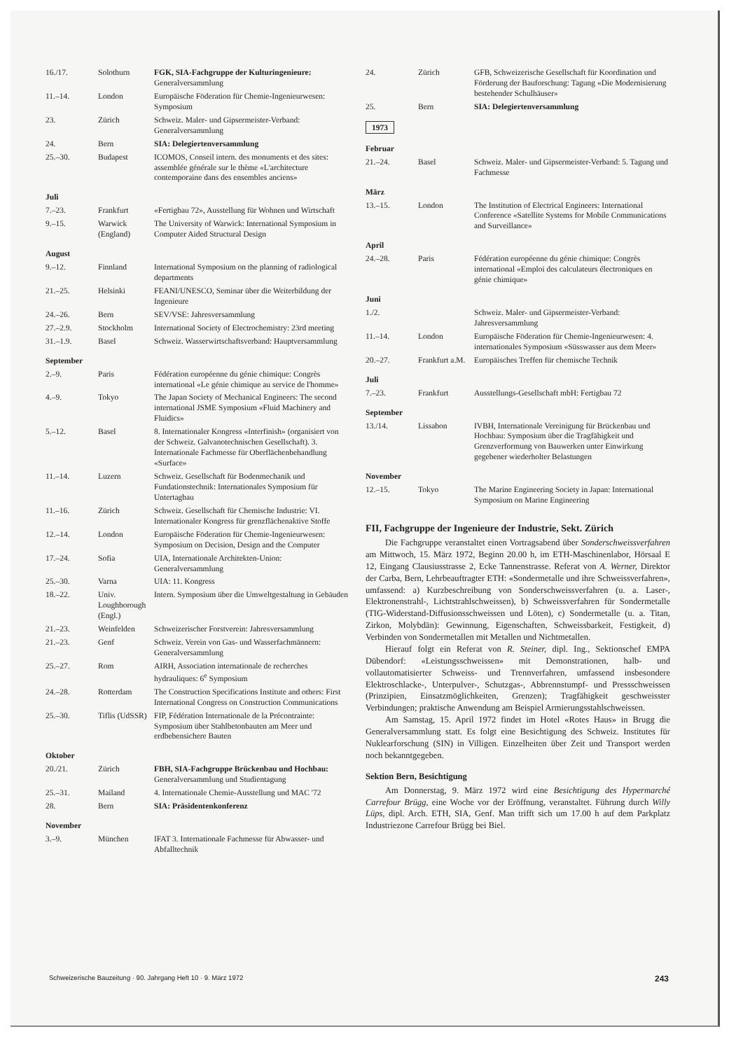| 16./17. | Solothurn | FGK, SIA-Fachgruppe der Kulturingenieure: Generalversammlung |
| 11.–14. | London | Europäische Föderation für Chemie-Ingenieurwesen: Symposium |
| 23. | Zürich | Schweiz. Maler- und Gipsermeister-Verband: Generalversammlung |
| 24. | Bern | SIA: Delegiertenversammlung |
| 25.–30. | Budapest | ICOMOS, Conseil intern. des monuments et des sites: assemblée générale sur le thème «L'architecture contemporaine dans des ensembles anciens» |
| Juli | | |
| 7.–23. | Frankfurt | «Fertigbau 72», Ausstellung für Wohnen und Wirtschaft |
| 9.–15. | Warwick (England) | The University of Warwick: International Symposium in Computer Aided Structural Design |
| August | | |
| 9.–12. | Finnland | International Symposium on the planning of radiological departments |
| 21.–25. | Helsinki | FEANI/UNESCO, Seminar über die Weiterbildung der Ingenieure |
| 24.–26. | Bern | SEV/VSE: Jahresversammlung |
| 27.–2.9. | Stockholm | International Society of Electrochemistry: 23rd meeting |
| 31.–1.9. | Basel | Schweiz. Wasserwirtschaftsverband: Hauptversammlung |
| September | | |
| 2.–9. | Paris | Fédération européenne du génie chimique: Congrès international «Le génie chimique au service de l'homme» |
| 4.–9. | Tokyo | The Japan Society of Mechanical Engineers: The second international JSME Symposium «Fluid Machinery and Fluidics» |
| 5.–12. | Basel | 8. Internationaler Kongress «Interfinish» (organisiert von der Schweiz. Galvanotechnischen Gesellschaft). 3. Internationale Fachmesse für Oberflächenbehandlung «Surface» |
| 11.–14. | Luzern | Schweiz. Gesellschaft für Bodenmechanik und Fundationstechnik: Internationales Symposium für Untertagbau |
| 11.–16. | Zürich | Schweiz. Gesellschaft für Chemische Industrie: VI. Internationaler Kongress für grenzflächenaktive Stoffe |
| 12.–14. | London | Europäische Föderation für Chemie-Ingenieurwesen: Symposium on Decision, Design and the Computer |
| 17.–24. | Sofia | UIA, Internationale Architekten-Union: Generalversammlung |
| 25.–30. | Varna | UIA: 11. Kongress |
| 18.–22. | Univ. Loughborough (Engl.) | Intern. Symposium über die Umweltgestaltung in Gebäuden |
| 21.–23. | Weinfelden | Schweizerischer Forstverein: Jahresversammlung |
| 21.–23. | Genf | Schweiz. Verein von Gas- und Wasserfachmännern: Generalversammlung |
| 25.–27. | Rom | AIRH, Association internationale de recherches hydrauliques: 6<sup>e</sup> Symposium |
| 24.–28. | Rotterdam | The Construction Specifications Institute and others: First International Congress on Construction Communications |
| 25.–30. | Tiflis (UdSSR) | FIP, Fédération Internationale de la Précontrainte: Symposium über Stahlbetonbauten am Meer und erdbebensichere Bauten |
| Oktober | | |
| 20./21. | Zürich | FBH, SIA-Fachgruppe Brückenbau und Hochbau: Generalversammlung und Studientagung |
| 25.–31. | Mailand | 4. Internationale Chemie-Ausstellung und MAC '72 |
| 28. | Bern | SIA: Präsidentenkonferenz |
| November | | |
| 3.–9. | München | IFAT 3. Internationale Fachmesse für Abwasser- und Abfalltechnik |
| 24. | Zürich | GFB, Schweizerische Gesellschaft für Koordination und Förderung der Bauforschung: Tagung «Die Modernisierung bestehender Schulhäuser» |
| 25. | Bern | SIA: Delegiertenversammlung |
1973
| Februar | | |
| 21.–24. | Basel | Schweiz. Maler- und Gipsermeister-Verband: 5. Tagung und Fachmesse |
| März | | |
| 13.–15. | London | The Institution of Electrical Engineers: International Conference «Satellite Systems for Mobile Communications and Surveillance» |
| April | | |
| 24.–28. | Paris | Fédération européenne du génie chimique: Congrès international «Emploi des calculateurs électroniques en génie chimique» |
| Juni | | |
| 1./2. | | Schweiz. Maler- und Gipsermeister-Verband: Jahresversammlung |
| 11.–14. | London | Europäische Föderation für Chemie-Ingenieurwesen: 4. internationales Symposium «Süsswasser aus dem Meer» |
| 20.–27. | Frankfurt a.M. | Europäisches Treffen für chemische Technik |
| Juli | | |
| 7.–23. | Frankfurt | Ausstellungs-Gesellschaft mbH: Fertigbau 72 |
| September | | |
| 13./14. | Lissabon | IVBH, Internationale Vereinigung für Brückenbau und Hochbau: Symposium über die Tragfähigkeit und Grenzverformung von Bauwerken unter Einwirkung gegebener wiederholter Belastungen |
| November | | |
| 12.–15. | Tokyo | The Marine Engineering Society in Japan: International Symposium on Marine Engineering |
FII, Fachgruppe der Ingenieure der Industrie, Sekt. Zürich
Die Fachgruppe veranstaltet einen Vortragsabend über Sonderschweissverfahren am Mittwoch, 15. März 1972, Beginn 20.00 h, im ETH-Maschinenlabor, Hörsaal E 12, Eingang Clausiusstrasse 2, Ecke Tannenstrasse. Referat von A. Werner, Direktor der Carba, Bern, Lehrbeauftragter ETH: «Sondermetalle und ihre Schweissverfahren», umfassend: a) Kurzbeschreibung von Sonderschweissverfahren (u. a. Laser-, Elektronenstrahl-, Lichtstrahlschweissen), b) Schweissverfahren für Sondermetalle (TIG-Widerstand-Diffusionsschweissen und Löten), c) Sondermetalle (u. a. Titan, Zirkon, Molybdän): Gewinnung, Eigenschaften, Schweissbarkeit, Festigkeit, d) Verbinden von Sondermetallen mit Metallen und Nichtmetallen.
Hierauf folgt ein Referat von R. Steiner, dipl. Ing., Sektionschef EMPA Dübendorf: «Leistungsschweissen» mit Demonstrationen, halb- und vollautomatisierter Schweiss- und Trennverfahren, umfassend insbesondere Elektroschlacke-, Unterpulver-, Schutzgas-, Abbrennstumpf- und Pressschweissen (Prinzipien, Einsatzmöglichkeiten, Grenzen); Tragfähigkeit geschweisster Verbindungen; praktische Anwendung am Beispiel Armierungsstahlschweissen.
Am Samstag, 15. April 1972 findet im Hotel «Rotes Haus» in Brugg die Generalversammlung statt. Es folgt eine Besichtigung des Schweiz. Institutes für Nuklearforschung (SIN) in Villigen. Einzelheiten über Zeit und Transport werden noch bekanntgegeben.
Sektion Bern, Besichtigung
Am Donnerstag, 9. März 1972 wird eine Besichtigung des Hypermarché Carrefour Brügg, eine Woche vor der Eröffnung, veranstaltet. Führung durch Willy Lüps, dipl. Arch. ETH, SIA, Genf. Man trifft sich um 17.00 h auf dem Parkplatz Industriezone Carrefour Brügg bei Biel.
Schweizerische Bauzeitung · 90. Jahrgang Heft 10 · 9. März 1972 243